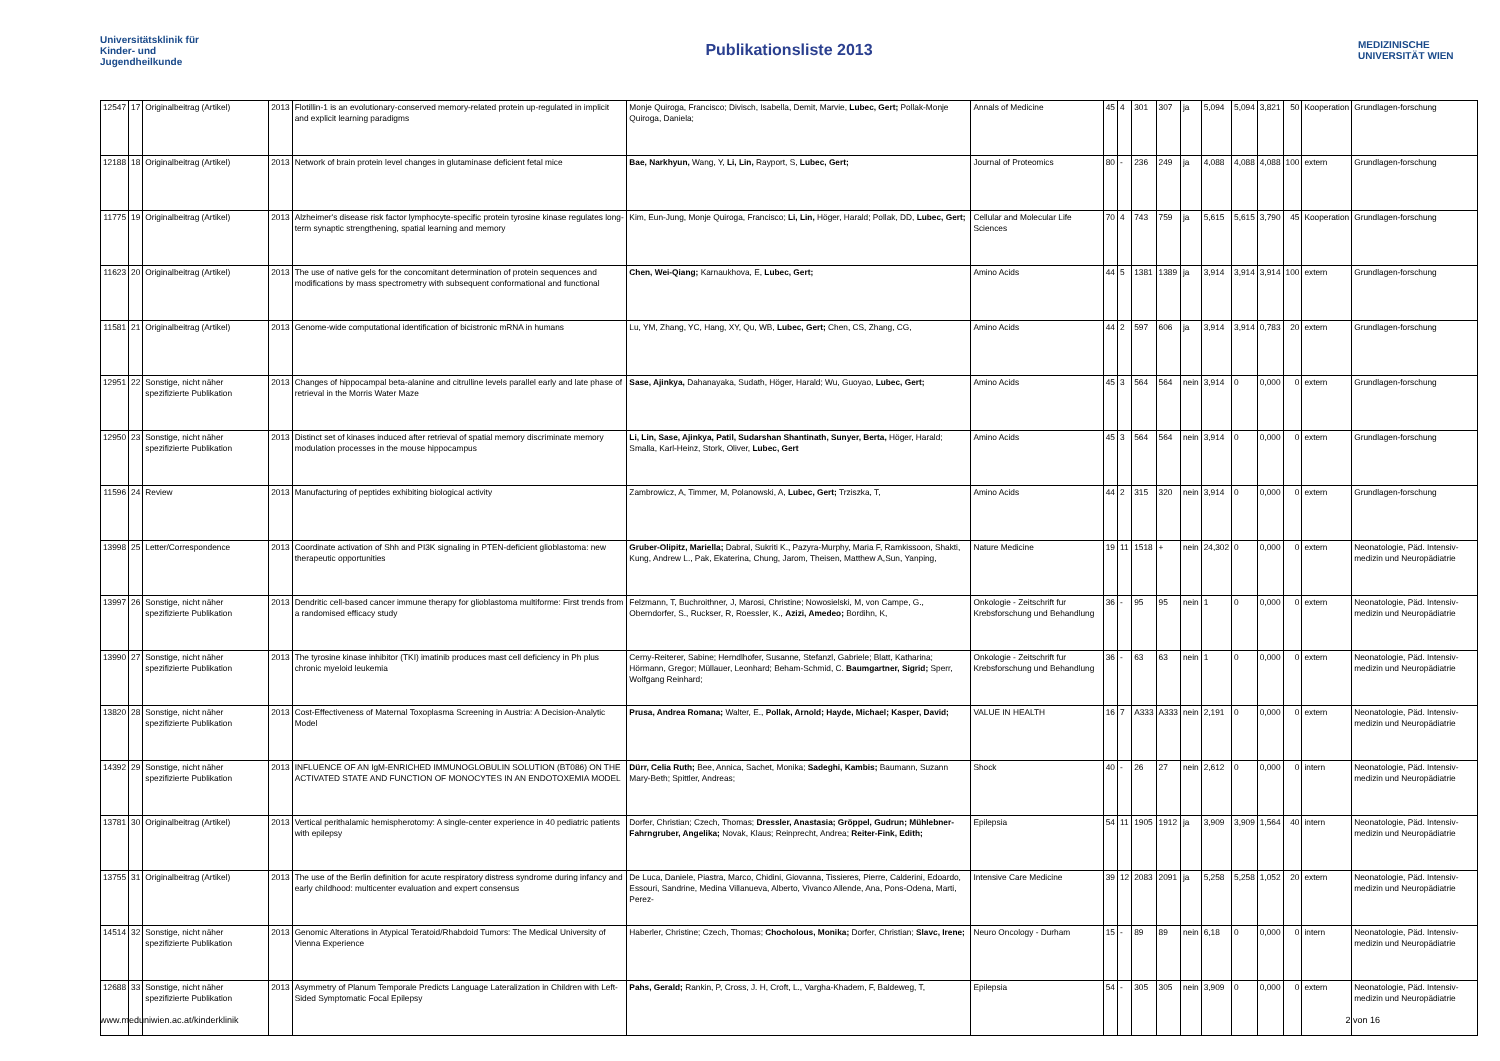Universitätsklinik für Kinder- und Jugendheilkunde
Publikationsliste 2013
MEDIZINISCHE UNIVERSITÄT WIEN
| 12547 | 17 | Originalbeitrag (Artikel) | 2013 | Flotillin-1 is an evolutionary-conserved memory-related protein up-regulated in implicit and explicit learning paradigms | Monje Quiroga, Francisco; Divisch, Isabella, Demit, Marvie, Lubec, Gert; Pollak-Monje Quiroga, Daniela; | Annals of Medicine | 45 | 4 | 301 | 307 | ja | 5,094 | 5,094 | 3,821 | 50 | Kooperation | Grundlagen-forschung |
| 12188 | 18 | Originalbeitrag (Artikel) | 2013 | Network of brain protein level changes in glutaminase deficient fetal mice | Bae, Narkhyun, Wang, Y, Li, Lin, Rayport, S, Lubec, Gert; | Journal of Proteomics | 80 | - | 236 | 249 | ja | 4,088 | 4,088 | 4,088 | 100 | extern | Grundlagen-forschung |
| 11775 | 19 | Originalbeitrag (Artikel) | 2013 | Alzheimer's disease risk factor lymphocyte-specific protein tyrosine kinase regulates long-term synaptic strengthening, spatial learning and memory | Kim, Eun-Jung, Monje Quiroga, Francisco; Li, Lin, Höger, Harald; Pollak, DD, Lubec, Gert; | Cellular and Molecular Life Sciences | 70 | 4 | 743 | 759 | ja | 5,615 | 5,615 | 3,790 | 45 | Kooperation | Grundlagen-forschung |
| 11623 | 20 | Originalbeitrag (Artikel) | 2013 | The use of native gels for the concomitant determination of protein sequences and modifications by mass spectrometry with subsequent conformational and functional | Chen, Wei-Qiang; Karnaukhova, E, Lubec, Gert; | Amino Acids | 44 | 5 | 1381 | 1389 | ja | 3,914 | 3,914 | 3,914 | 100 | extern | Grundlagen-forschung |
| 11581 | 21 | Originalbeitrag (Artikel) | 2013 | Genome-wide computational identification of bicistronic mRNA in humans | Lu, YM, Zhang, YC, Hang, XY, Qu, WB, Lubec, Gert; Chen, CS, Zhang, CG, | Amino Acids | 44 | 2 | 597 | 606 | ja | 3,914 | 3,914 | 0,783 | 20 | extern | Grundlagen-forschung |
| 12951 | 22 | Sonstige, nicht näher spezifizierte Publikation | 2013 | Changes of hippocampal beta-alanine and citrulline levels parallel early and late phase of retrieval in the Morris Water Maze | Sase, Ajinkya, Dahanayaka, Sudath, Höger, Harald; Wu, Guoyao, Lubec, Gert; | Amino Acids | 45 | 3 | 564 | 564 | nein | 3,914 | 0 | 0,000 | 0 | extern | Grundlagen-forschung |
| 12950 | 23 | Sonstige, nicht näher spezifizierte Publikation | 2013 | Distinct set of kinases induced after retrieval of spatial memory discriminate memory modulation processes in the mouse hippocampus | Li, Lin, Sase, Ajinkya, Patil, Sudarshan Shantinath, Sunyer, Berta, Höger, Harald; Smalla, Karl-Heinz, Stork, Oliver, Lubec, Gert | Amino Acids | 45 | 3 | 564 | 564 | nein | 3,914 | 0 | 0,000 | 0 | extern | Grundlagen-forschung |
| 11596 | 24 | Review | 2013 | Manufacturing of peptides exhibiting biological activity | Zambrowicz, A, Timmer, M, Polanowski, A, Lubec, Gert; Trziszka, T, | Amino Acids | 44 | 2 | 315 | 320 | nein | 3,914 | 0 | 0,000 | 0 | extern | Grundlagen-forschung |
| 13998 | 25 | Letter/Correspondence | 2013 | Coordinate activation of Shh and PI3K signaling in PTEN-deficient glioblastoma: new therapeutic opportunities | Gruber-Olipitz, Mariella; Dabral, Sukriti K., Pazyra-Murphy, Maria F, Ramkissoon, Shakti, Kung, Andrew L., Pak, Ekaterina, Chung, Jarom, Theisen, Matthew A,Sun, Yanping, | Nature Medicine | 19 | 11 | 1518 | + | nein | 24,302 | 0 | 0,000 | 0 | extern | Neonatologie, Päd. Intensiv-medizin und Neuropädiatrie |
| 13997 | 26 | Sonstige, nicht näher spezifizierte Publikation | 2013 | Dendritic cell-based cancer immune therapy for glioblastoma multiforme: First trends from a randomised efficacy study | Felzmann, T, Buchroithner, J, Marosi, Christine; Nowosielski, M, von Campe, G., Oberndorfer, S., Ruckser, R, Roessler, K., Azizi, Amedeo; Bordihn, K, | Onkologie - Zeitschrift fur Krebsforschung und Behandlung | 36 | - | 95 | 95 | nein | 1 | 0 | 0,000 | 0 | extern | Neonatologie, Päd. Intensiv-medizin und Neuropädiatrie |
| 13990 | 27 | Sonstige, nicht näher spezifizierte Publikation | 2013 | The tyrosine kinase inhibitor (TKI) imatinib produces mast cell deficiency in Ph plus chronic myeloid leukemia | Cerny-Reiterer, Sabine; Herndlhofer, Susanne, Stefanzl, Gabriele; Blatt, Katharina; Hörmann, Gregor; Müllauer, Leonhard; Beham-Schmid, C. Baumgartner, Sigrid; Sperr, Wolfgang Reinhard; | Onkologie - Zeitschrift fur Krebsforschung und Behandlung | 36 | - | 63 | 63 | nein | 1 | 0 | 0,000 | 0 | extern | Neonatologie, Päd. Intensiv-medizin und Neuropädiatrie |
| 13820 | 28 | Sonstige, nicht näher spezifizierte Publikation | 2013 | Cost-Effectiveness of Maternal Toxoplasma Screening in Austria: A Decision-Analytic Model | Prusa, Andrea Romana; Walter, E., Pollak, Arnold; Hayde, Michael; Kasper, David; | VALUE IN HEALTH | 16 | 7 | A333 | A333 | nein | 2,191 | 0 | 0,000 | 0 | extern | Neonatologie, Päd. Intensiv-medizin und Neuropädiatrie |
| 14392 | 29 | Sonstige, nicht näher spezifizierte Publikation | 2013 | INFLUENCE OF AN IgM-ENRICHED IMMUNOGLOBULIN SOLUTION (BT086) ON THE ACTIVATED STATE AND FUNCTION OF MONOCYTES IN AN ENDOTOXEMIA MODEL | Dürr, Celia Ruth; Bee, Annica, Sachet, Monika; Sadeghi, Kambis; Baumann, Suzann Mary-Beth; Spittler, Andreas; | Shock | 40 | - | 26 | 27 | nein | 2,612 | 0 | 0,000 | 0 | intern | Neonatologie, Päd. Intensiv-medizin und Neuropädiatrie |
| 13781 | 30 | Originalbeitrag (Artikel) | 2013 | Vertical perithalamic hemispherotomy: A single-center experience in 40 pediatric patients with epilepsy | Dorfer, Christian; Czech, Thomas; Dressler, Anastasia; Gröppel, Gudrun; Mühlebner-Fahrngruber, Angelika; Novak, Klaus; Reinprecht, Andrea; Reiter-Fink, Edith; | Epilepsia | 54 | 11 | 1905 | 1912 | ja | 3,909 | 3,909 | 1,564 | 40 | intern | Neonatologie, Päd. Intensiv-medizin und Neuropädiatrie |
| 13755 | 31 | Originalbeitrag (Artikel) | 2013 | The use of the Berlin definition for acute respiratory distress syndrome during infancy and early childhood: multicenter evaluation and expert consensus | De Luca, Daniele, Piastra, Marco, Chidini, Giovanna, Tissieres, Pierre, Calderini, Edoardo, Essouri, Sandrine, Medina Villanueva, Alberto, Vivanco Allende, Ana, Pons-Odena, Marti, Perez- | Intensive Care Medicine | 39 | 12 | 2083 | 2091 | ja | 5,258 | 5,258 | 1,052 | 20 | extern | Neonatologie, Päd. Intensiv-medizin und Neuropädiatrie |
| 14514 | 32 | Sonstige, nicht näher spezifizierte Publikation | 2013 | Genomic Alterations in Atypical Teratoid/Rhabdoid Tumors: The Medical University of Vienna Experience | Haberler, Christine; Czech, Thomas; Chocholous, Monika; Dorfer, Christian; Slavc, Irene; | Neuro Oncology - Durham | 15 | - | 89 | 89 | nein | 6,18 | 0 | 0,000 | 0 | intern | Neonatologie, Päd. Intensiv-medizin und Neuropädiatrie |
| 12688 | 33 | Sonstige, nicht näher spezifizierte Publikation | 2013 | Asymmetry of Planum Temporale Predicts Language Lateralization in Children with Left-Sided Symptomatic Focal Epilepsy | Pahs, Gerald; Rankin, P, Cross, J. H, Croft, L., Vargha-Khadem, F, Baldeweg, T, | Epilepsia | 54 | - | 305 | 305 | nein | 3,909 | 0 | 0,000 | 0 | extern | Neonatologie, Päd. Intensiv-medizin und Neuropädiatrie |
www.meduniwien.ac.at/kinderklinik 2 von 16